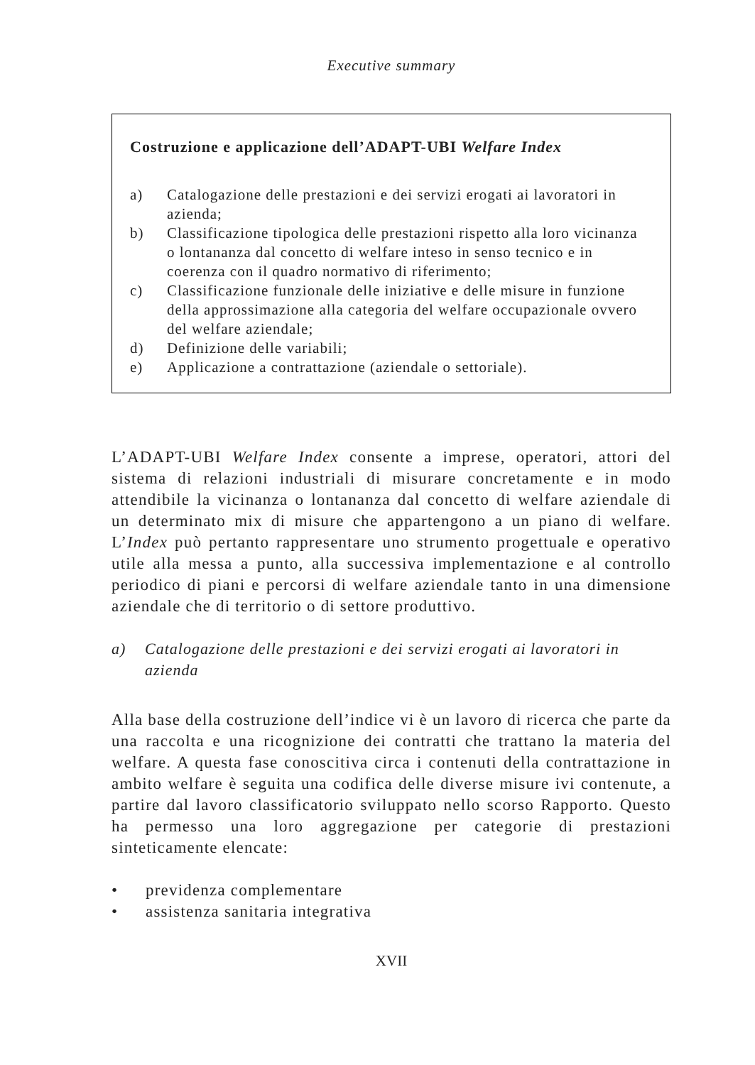Executive summary
Costruzione e applicazione dell’ADAPT-UBI Welfare Index
a) Catalogazione delle prestazioni e dei servizi erogati ai lavoratori in azienda;
b) Classificazione tipologica delle prestazioni rispetto alla loro vicinanza o lontananza dal concetto di welfare inteso in senso tecnico e in coerenza con il quadro normativo di riferimento;
c) Classificazione funzionale delle iniziative e delle misure in funzione della approssimazione alla categoria del welfare occupazionale ovvero del welfare aziendale;
d) Definizione delle variabili;
e) Applicazione a contrattazione (aziendale o settoriale).
L’ADAPT-UBI Welfare Index consente a imprese, operatori, attori del sistema di relazioni industriali di misurare concretamente e in modo attendibile la vicinanza o lontananza dal concetto di welfare aziendale di un determinato mix di misure che appartengono a un piano di welfare. L’Index può pertanto rappresentare uno strumento progettuale e operativo utile alla messa a punto, alla successiva implementazione e al controllo periodico di piani e percorsi di welfare aziendale tanto in una dimensione aziendale che di territorio o di settore produttivo.
a) Catalogazione delle prestazioni e dei servizi erogati ai lavoratori in azienda
Alla base della costruzione dell’indice vi è un lavoro di ricerca che parte da una raccolta e una ricognizione dei contratti che trattano la materia del welfare. A questa fase conoscitiva circa i contenuti della contrattazione in ambito welfare è seguita una codifica delle diverse misure ivi contenute, a partire dal lavoro classificatorio sviluppato nello scorso Rapporto. Questo ha permesso una loro aggregazione per categorie di prestazioni sinteticamente elencate:
• previdenza complementare
• assistenza sanitaria integrativa
XVII